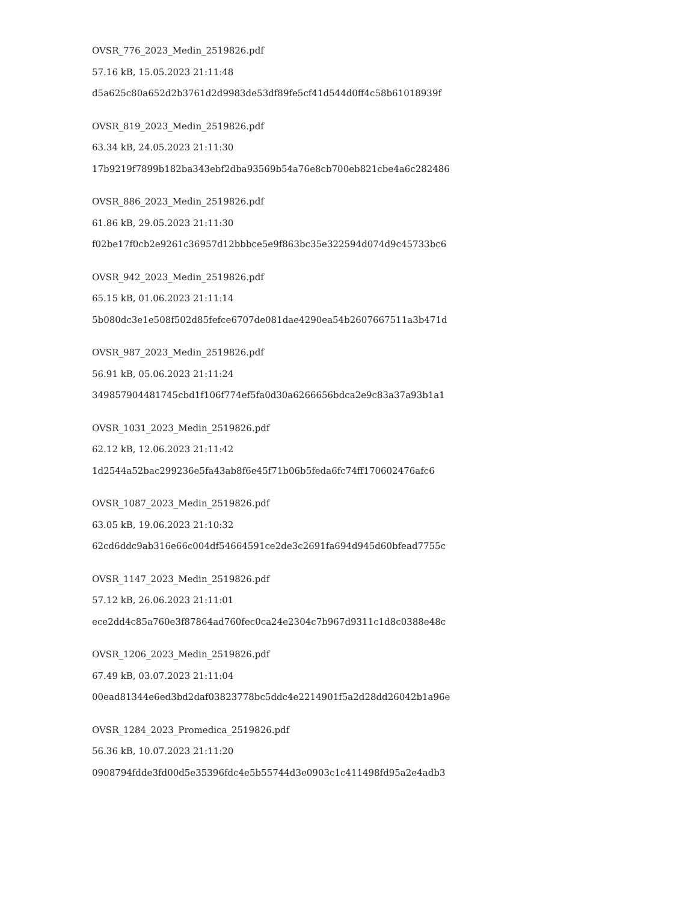OVSR_776_2023_Medin_2519826.pdf
57.16 kB, 15.05.2023 21:11:48
d5a625c80a652d2b3761d2d9983de53df89fe5cf41d544d0ff4c58b61018939f
OVSR_819_2023_Medin_2519826.pdf
63.34 kB, 24.05.2023 21:11:30
17b9219f7899b182ba343ebf2dba93569b54a76e8cb700eb821cbe4a6c282486
OVSR_886_2023_Medin_2519826.pdf
61.86 kB, 29.05.2023 21:11:30
f02be17f0cb2e9261c36957d12bbbce5e9f863bc35e322594d074d9c45733bc6
OVSR_942_2023_Medin_2519826.pdf
65.15 kB, 01.06.2023 21:11:14
5b080dc3e1e508f502d85fefce6707de081dae4290ea54b2607667511a3b471d
OVSR_987_2023_Medin_2519826.pdf
56.91 kB, 05.06.2023 21:11:24
349857904481745cbd1f106f774ef5fa0d30a6266656bdca2e9c83a37a93b1a1
OVSR_1031_2023_Medin_2519826.pdf
62.12 kB, 12.06.2023 21:11:42
1d2544a52bac299236e5fa43ab8f6e45f71b06b5feda6fc74ff170602476afc6
OVSR_1087_2023_Medin_2519826.pdf
63.05 kB, 19.06.2023 21:10:32
62cd6ddc9ab316e66c004df54664591ce2de3c2691fa694d945d60bfead7755c
OVSR_1147_2023_Medin_2519826.pdf
57.12 kB, 26.06.2023 21:11:01
ece2dd4c85a760e3f87864ad760fec0ca24e2304c7b967d9311c1d8c0388e48c
OVSR_1206_2023_Medin_2519826.pdf
67.49 kB, 03.07.2023 21:11:04
00ead81344e6ed3bd2daf03823778bc5ddc4e2214901f5a2d28dd26042b1a96e
OVSR_1284_2023_Promedica_2519826.pdf
56.36 kB, 10.07.2023 21:11:20
0908794fdde3fd00d5e35396fdc4e5b55744d3e0903c1c411498fd95a2e4adb3